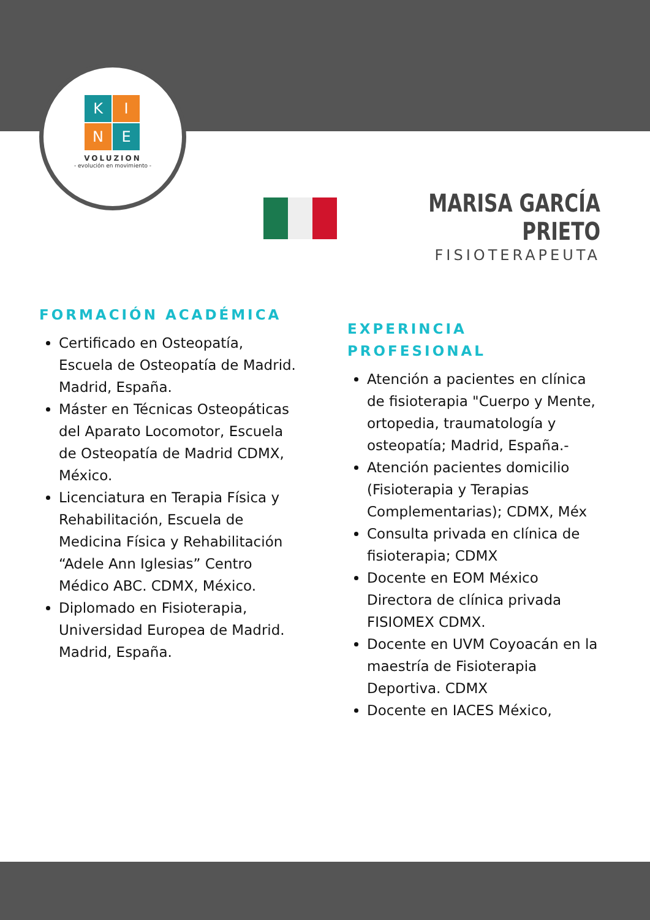K
I
N
E
VOLUZION
- evolución en movimiento -
MARISA GARCÍA PRIETO
FISIOTERAPEUTA
FORMACIÓN ACADÉMICA
Certificado en Osteopatía, Escuela de Osteopatía de Madrid. Madrid, España.
Máster en Técnicas Osteopáticas del Aparato Locomotor, Escuela de Osteopatía de Madrid CDMX, México.
Licenciatura en Terapia Física y Rehabilitación, Escuela de Medicina Física y Rehabilitación “Adele Ann Iglesias” Centro Médico ABC. CDMX, México.
Diplomado en Fisioterapia, Universidad Europea de Madrid. Madrid, España.
EXPERINCIA PROFESIONAL
Atención a pacientes en clínica de fisioterapia "Cuerpo y Mente, ortopedia, traumatología y osteopatía; Madrid, España.-
Atención pacientes domicilio (Fisioterapia y Terapias Complementarias); CDMX, Méx
Consulta privada en clínica de fisioterapia; CDMX
Docente en EOM México Directora de clínica privada FISIOMEX CDMX.
Docente en UVM Coyoacán en la maestría de Fisioterapia Deportiva. CDMX
Docente en IACES México,